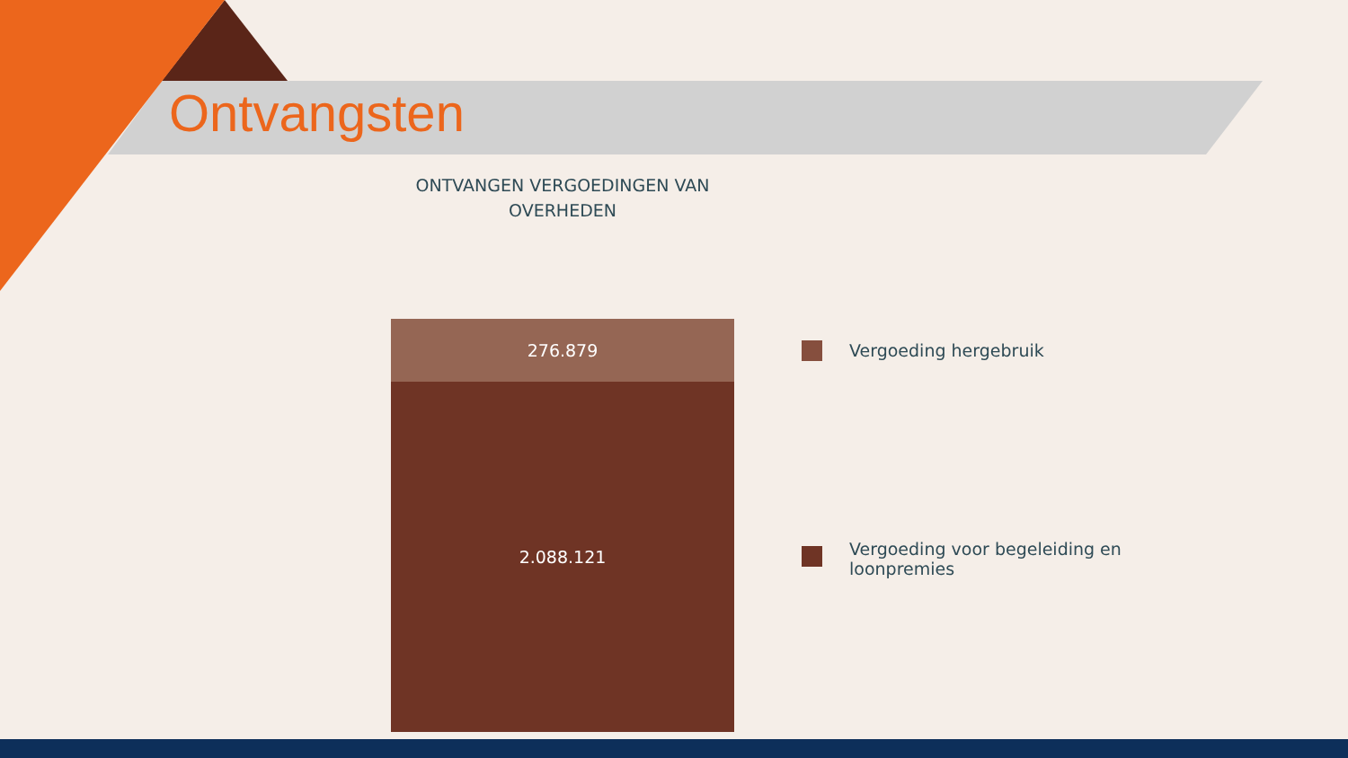Ontvangsten
ONTVANGEN VERGOEDINGEN VAN
OVERHEDEN
276.879
2.088.121
Vergoeding hergebruik
Vergoeding voor begeleiding en
loonpremies